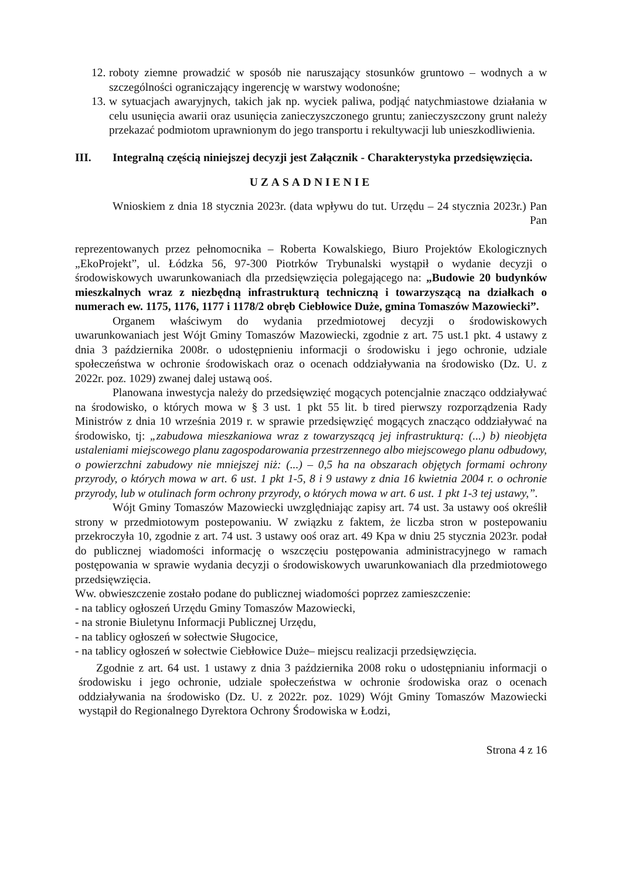12.
roboty ziemne prowadzić w sposób nie naruszający stosunków gruntowo – wodnych a w szczególności ograniczający ingerencję w warstwy wodonośne;
13.
w sytuacjach awaryjnych, takich jak np. wyciek paliwa, podjąć natychmiastowe działania w celu usunięcia awarii oraz usunięcia zanieczyszczonego gruntu; zanieczyszczony grunt należy przekazać podmiotom uprawnionym do jego transportu i rekultywacji lub unieszkodliwienia.
III. Integralną częścią niniejszej decyzji jest Załącznik - Charakterystyka przedsięwzięcia.
UZASADNIENIE
Wnioskiem z dnia 18 stycznia 2023r. (data wpływu do tut. Urzędu – 24 stycznia 2023r.) Pan Pan reprezentowanych przez pełnomocnika – Roberta Kowalskiego, Biuro Projektów Ekologicznych „EkoProjekt”, ul. Łódzka 56, 97-300 Piotrków Trybunalski wystąpił o wydanie decyzji o środowiskowych uwarunkowaniach dla przedsięwzięcia polegającego na: „Budowie 20 budynków mieszkalnych wraz z niezbędną infrastrukturą techniczną i towarzyszącą na działkach o numerach ew. 1175, 1176, 1177 i 1178/2 obręb Ciebłowice Duże, gmina Tomaszów Mazowiecki”.
Organem właściwym do wydania przedmiotowej decyzji o środowiskowych uwarunkowaniach jest Wójt Gminy Tomaszów Mazowiecki, zgodnie z art. 75 ust.1 pkt. 4 ustawy z dnia 3 października 2008r. o udostępnieniu informacji o środowisku i jego ochronie, udziale społeczeństwa w ochronie środowiskach oraz o ocenach oddziaływania na środowisko (Dz. U. z 2022r. poz. 1029) zwanej dalej ustawą ooś.
Planowana inwestycja należy do przedsięwzięć mogących potencjalnie znacząco oddziaływać na środowisko, o których mowa w § 3 ust. 1 pkt 55 lit. b tired pierwszy rozporządzenia Rady Ministrów z dnia 10 września 2019 r. w sprawie przedsięwzięć mogących znacząco oddziaływać na środowisko, tj: „zabudowa mieszkaniowa wraz z towarzyszącą jej infrastrukturą: (...) b) nieobjęta ustaleniami miejscowego planu zagospodarowania przestrzennego albo miejscowego planu odbudowy, o powierzchni zabudowy nie mniejszej niż: (...) – 0,5 ha na obszarach objętych formami ochrony przyrody, o których mowa w art. 6 ust. 1 pkt 1-5, 8 i 9 ustawy z dnia 16 kwietnia 2004 r. o ochronie przyrody, lub w otulinach form ochrony przyrody, o których mowa w art. 6 ust. 1 pkt 1-3 tej ustawy,”.
Wójt Gminy Tomaszów Mazowiecki uwzględniając zapisy art. 74 ust. 3a ustawy ooś określił strony w przedmiotowym postepowaniu. W związku z faktem, że liczba stron w postepowaniu przekroczyła 10, zgodnie z art. 74 ust. 3 ustawy ooś oraz art. 49 Kpa w dniu 25 stycznia 2023r. podał do publicznej wiadomości informację o wszczęciu postępowania administracyjnego w ramach postępowania w sprawie wydania decyzji o środowiskowych uwarunkowaniach dla przedmiotowego przedsięwzięcia.
Ww. obwieszczenie zostało podane do publicznej wiadomości poprzez zamieszczenie:
- na tablicy ogłoszeń Urzędu Gminy Tomaszów Mazowiecki,
- na stronie Biuletynu Informacji Publicznej Urzędu,
- na tablicy ogłoszeń w sołectwie Sługocice,
- na tablicy ogłoszeń w sołectwie Ciebłowice Duże– miejscu realizacji przedsięwzięcia.
Zgodnie z art. 64 ust. 1 ustawy z dnia 3 października 2008 roku o udostępnianiu informacji o środowisku i jego ochronie, udziale społeczeństwa w ochronie środowiska oraz o ocenach oddziaływania na środowisko (Dz. U. z 2022r. poz. 1029) Wójt Gminy Tomaszów Mazowiecki wystąpił do Regionalnego Dyrektora Ochrony Środowiska w Łodzi,
Strona 4 z 16